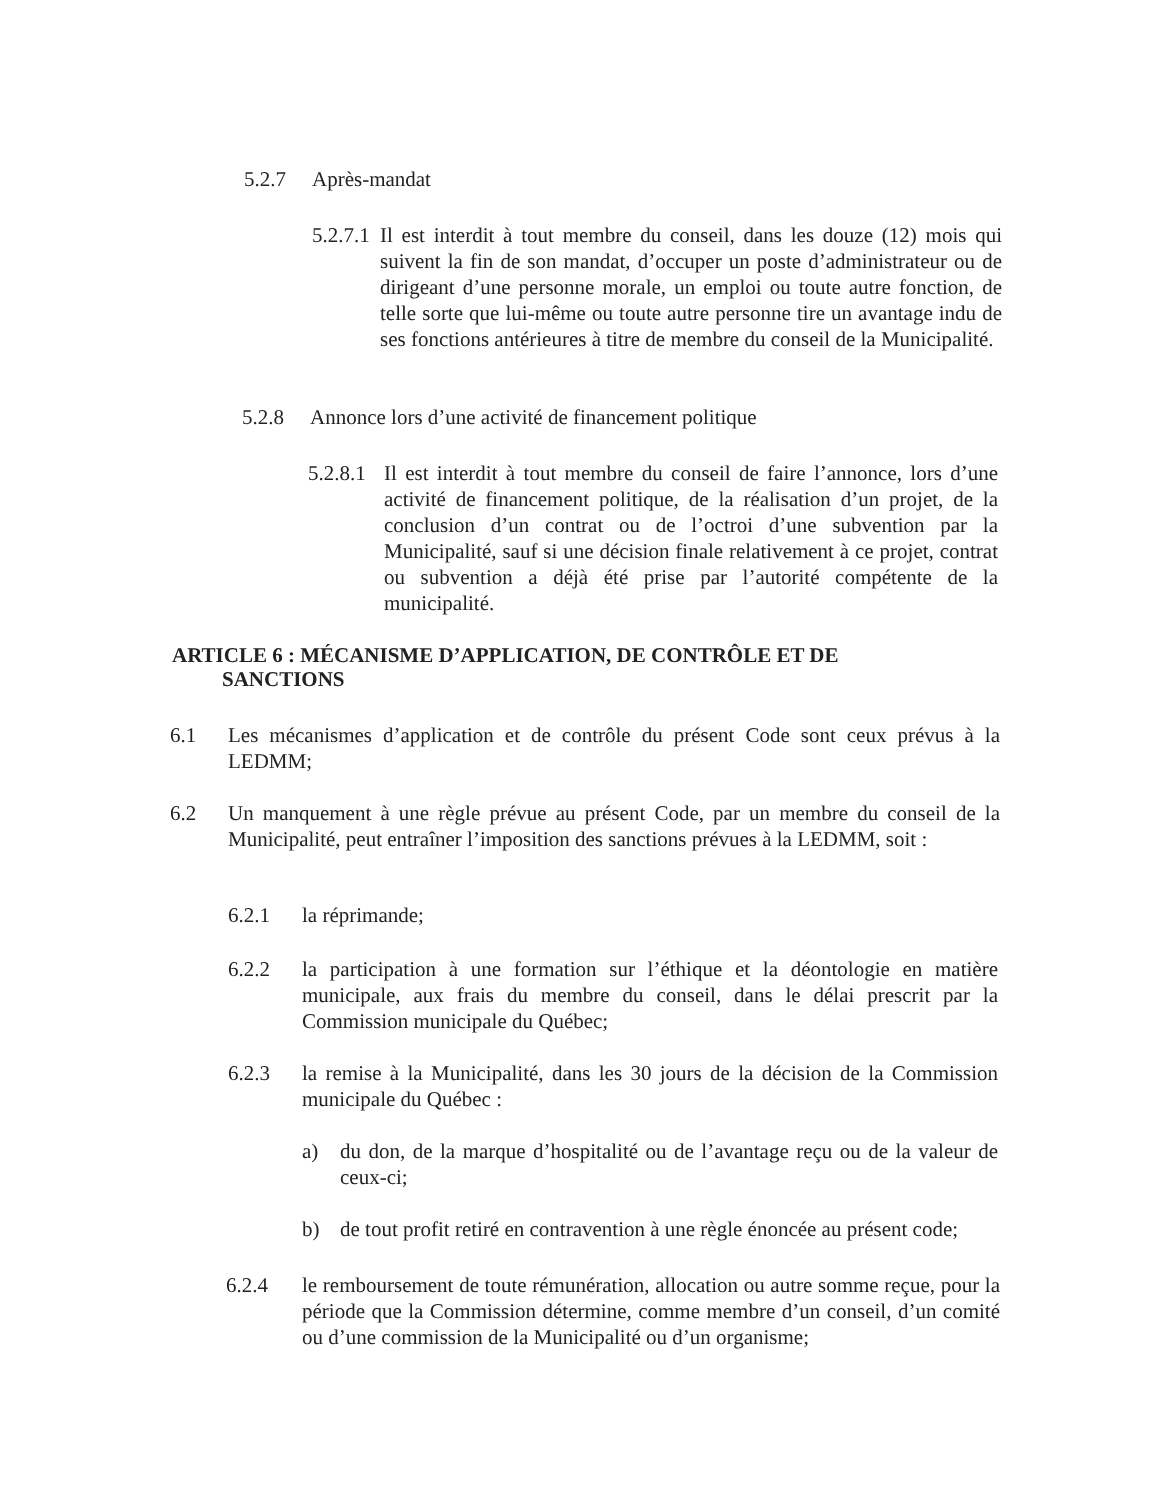5.2.7 Après-mandat
5.2.7.1 Il est interdit à tout membre du conseil, dans les douze (12) mois qui suivent la fin de son mandat, d’occuper un poste d’administrateur ou de dirigeant d’une personne morale, un emploi ou toute autre fonction, de telle sorte que lui-même ou toute autre personne tire un avantage indu de ses fonctions antérieures à titre de membre du conseil de la Municipalité.
5.2.8 Annonce lors d’une activité de financement politique
5.2.8.1 Il est interdit à tout membre du conseil de faire l’annonce, lors d’une activité de financement politique, de la réalisation d’un projet, de la conclusion d’un contrat ou de l’octroi d’une subvention par la Municipalité, sauf si une décision finale relativement à ce projet, contrat ou subvention a déjà été prise par l’autorité compétente de la municipalité.
ARTICLE 6 : MÉCANISME D’APPLICATION, DE CONTRÔLE ET DE
SANCTIONS
6.1 Les mécanismes d’application et de contrôle du présent Code sont ceux prévus à la LEDMM;
6.2 Un manquement à une règle prévue au présent Code, par un membre du conseil de la Municipalité, peut entraîner l’imposition des sanctions prévues à la LEDMM, soit :
6.2.1 la réprimande;
6.2.2 la participation à une formation sur l’éthique et la déontologie en matière municipale, aux frais du membre du conseil, dans le délai prescrit par la Commission municipale du Québec;
6.2.3 la remise à la Municipalité, dans les 30 jours de la décision de la Commission municipale du Québec :
a) du don, de la marque d’hospitalité ou de l’avantage reçu ou de la valeur de ceux-ci;
b) de tout profit retiré en contravention à une règle énoncée au présent code;
6.2.4 le remboursement de toute rémunération, allocation ou autre somme reçue, pour la période que la Commission détermine, comme membre d’un conseil, d’un comité ou d’une commission de la Municipalité ou d’un organisme;